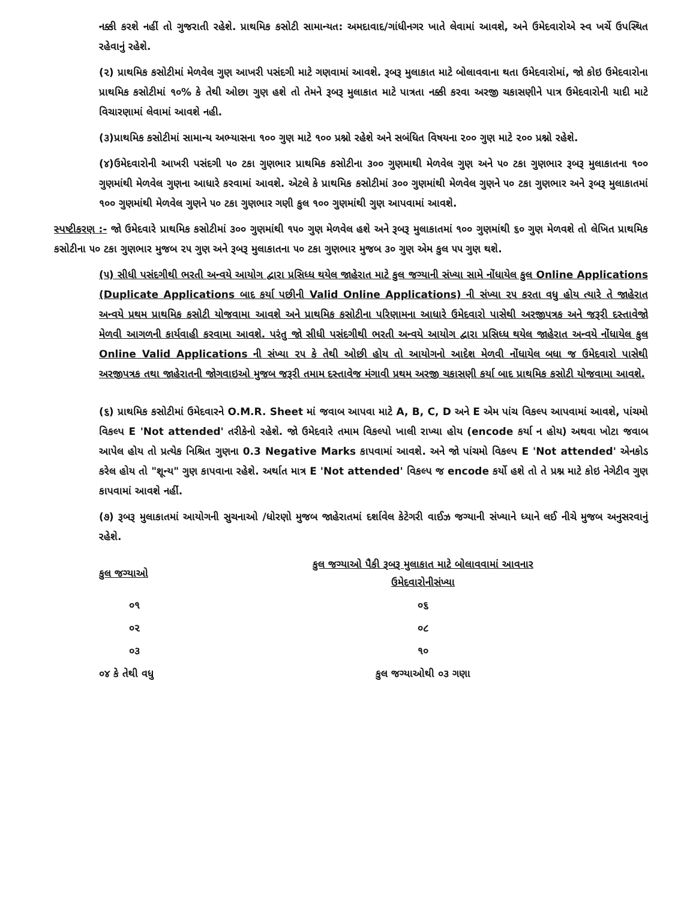નક્કી કરશે નહીં તો ગુજરાતી રહેશે. પ્રાથમિક કસોટી સામાન્યત: અમદાવાદ/ગાંધીનગર ખાતે લેવામાં આવશે, અને ઉમેદવારોએ સ્વ ખર્ચે ઉપસ્થિત રહેવાનું રહેશે.
(૨) પ્રાથમિક કસોટીમાં મેળવેલ ગુણ આખરી પસંદગી માટે ગણવામાં આવશે. રૂબરૂ મુલાકાત માટે બોલાવવાના થતા ઉમેદવારોમાં, જો કોઇ ઉમેદવારોના પ્રાથમિક કસોટીમાં ૧૦% કે તેથી ઓછા ગુણ હશે તો તેમને રૂબરૂ મુલાકાત માટે પાત્રતા નક્કી કરવા અરજી ચકાસણીને પાત્ર ઉમેદવારોની યાદી માટે વિચારણામાં લેવામાં આવશે નહી.
(૩)પ્રાથમિક કસોટીમાં સામાન્ય અભ્યાસના ૧૦૦ ગુણ માટે ૧૦૦ પ્રશ્નો રહેશે અને સબંધિત વિષયના ૨૦૦ ગુણ માટે ૨૦૦ પ્રશ્નો રહેશે.
(૪)ઉમેદવારોની આખરી પસંદગી ૫૦ ટકા ગુણભાર પ્રાથમિક કસોટીના ૩૦૦ ગુણમાથી મેળવેલ ગુણ અને ૫૦ ટકા ગુણભાર રૂબરૂ મુલાકાતના ૧૦૦ ગુણમાંથી મેળવેલ ગુણના આધારે કરવામાં આવશે. એટલે કે પ્રાથમિક કસોટીમાં ૩૦૦ ગુણમાંથી મેળવેલ ગુણને ૫૦ ટકા ગુણભાર અને રૂબરૂ મુલાકાતમાં ૧૦૦ ગુણમાંથી મેળવેલ ગુણને ૫૦ ટકા ગુણભાર ગણી કુલ ૧૦૦ ગુણમાંથી ગુણ આપવામાં આવશે.
સ્પષ્ટીકરણ :- જો ઉમેદવારે પ્રાથમિક કસોટીમાં ૩૦૦ ગુણમાંથી ૧૫૦ ગુણ મેળવેલ હશે અને રૂબરૂ મુલાકાતમાં ૧૦૦ ગુણમાંથી ૬૦ ગુણ મેળવશે તો લેખિત પ્રાથમિક કસોટીના ૫૦ ટકા ગુણભાર મુજબ ૨૫ ગુણ અને રૂબરૂ મુલાકાતના ૫૦ ટકા ગુણભાર મુજબ ૩૦ ગુણ એમ કુલ ૫૫ ગુણ થશે.
(૫) સીધી પસંદગીથી ભરતી અન્વયે આયોગ દ્વારા પ્રસિધ્ધ થયેલ જાહેરાત માટે કુલ જગ્યાની સંખ્યા સામે નોંધાયેલ કુલ Online Applications (Duplicate Applications બાદ કર્યા પછીની Valid Online Applications) ની સંખ્યા ૨૫ કરતા વધુ હોય ત્યારે તે જાહેરાત અન્વયે પ્રથમ પ્રાથમિક કસોટી યોજવામા આવશે અને પ્રાથમિક કસોટીના પરિણામના આધારે ઉમેદવારો પાસેથી અરજીપત્રક અને જરૂરી દસ્તાવેજો મેળવી આગળની કાર્યવાહી કરવામા આવશે. પરંતુ જો સીધી પસંદગીથી ભરતી અન્વયે આયોગ દ્વારા પ્રસિધ્ધ થયેલ જાહેરાત અન્વયે નોંધાયેલ કુલ Online Valid Applications ની સંખ્યા ૨૫ કે તેથી ઓછી હોય તો આયોગનો આદેશ મેળવી નોંધાયેલ બધા જ ઉમેદવારો પાસેથી અરજીપત્રક તથા જાહેરાતની જોગવાઇઓ મુજબ જરૂરી તમામ દસ્તાવેજ મંગાવી પ્રથમ અરજી ચકાસણી કર્યા બાદ પ્રાથમિક કસોટી યોજવામા આવશે.
(૬) પ્રાથમિક કસોટીમાં ઉમેદવારને O.M.R. Sheet માં જવાબ આપવા માટે A, B, C, D અને E એમ પાંચ વિકલ્પ આપવામાં આવશે, પાંચમો વિકલ્પ E 'Not attended' તરીકેનો રહેશે. જો ઉમેદવારે તમામ વિકલ્પો ખાલી રાખ્યા હોય (encode કર્યા ન હોય) અથવા ખોટા જવાબ આપેલ હોય તો પ્રત્યેક નિશ્રિત ગુણના 0.3 Negative Marks કાપવામાં આવશે. અને જો પાંચમો વિકલ્પ E 'Not attended' એનકોડ કરેલ હોય તો "શૂન્ય" ગુણ કાપવાના રહેશે. અર્થાત માત્ર E 'Not attended' વિકલ્પ જ encode કર્યો હશે તો તે પ્રશ્ન માટે કોઇ નેગેટીવ ગુણ કાપવામાં આવશે નહીં.
(૭) રૂબરૂ મુલાકાતમાં આયોગની સુચનાઓ /ધોરણો મુજબ જાહેરાતમાં દર્શાવેલ કેટેગરી વાઈઝ જગ્યાની સંખ્યાને ધ્યાને લઈ નીચે મુજબ અનુસરવાનું રહેશે.
| કુલ જગ્યાઓ | કુલ જગ્યાઓ પૈકી રૂબરૂ મુલાકાત માટે બોલાવવામાં આવનાર ઉમેદવારોનીસંખ્યા |
| --- | --- |
| ૦૧ | ૦૬ |
| ૦૨ | ૦૮ |
| ૦૩ | ૧૦ |
| ૦૪ કે તેથી વધુ | કુલ જગ્યાઓથી ૦૩ ગણા |